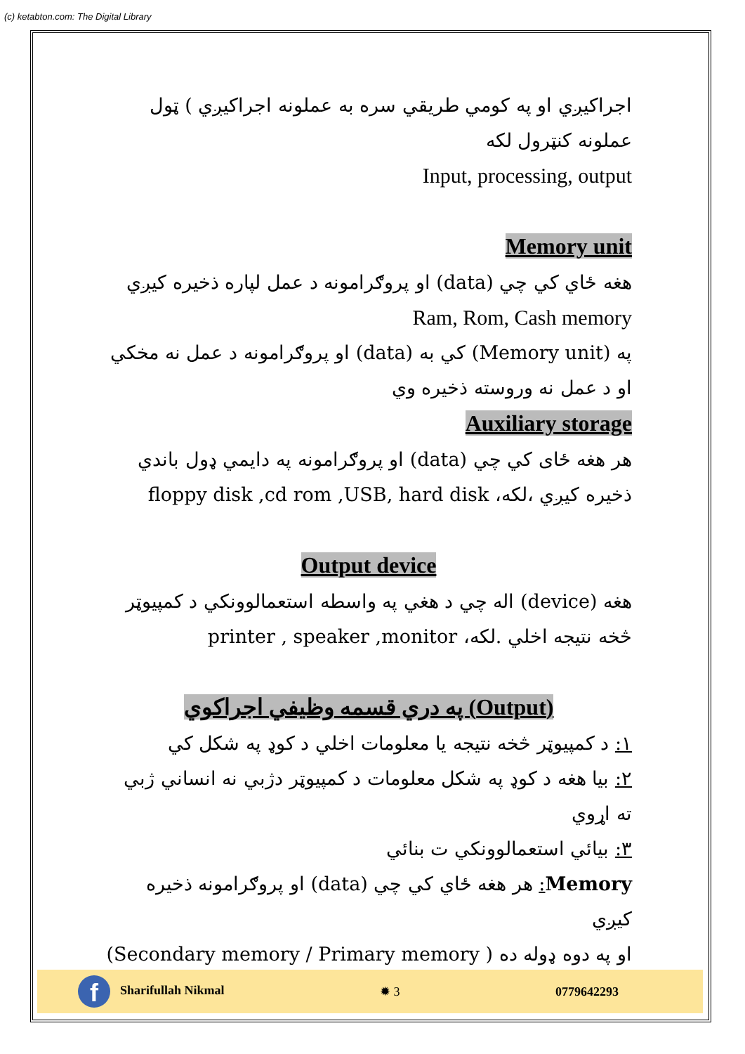(c) ketabton.com: The Digital Library
اجراکيږي او په کومي طريقي سره به عملونه اجراکيږي ) ټول عملونه کنټرول لکه
Input, processing, output
Memory unit
هغه ځاي کي چي (data) او پروګرامونه د عمل لپاره ذخيره کيږي
Ram, Rom, Cash memory
په (Memory unit) کي به (data) او پروګرامونه د عمل نه مخکي او د عمل نه وروسته ذخيره وي
Auxiliary storage
هر هغه ځای کي چي (data) او پروګرامونه په دايمي ډول باندي ذخيره کيږي ،لکه، floppy disk ,cd rom ,USB, hard disk
Output device
هغه (device) اله چي د هغي په واسطه استعمالوونکي د کمپيوټر څخه نتيجه اخلي .لکه، printer , speaker ,monitor
(Output) په دري قسمه وظيفي اجراکوي
١: د کمپيوټر څخه نتيجه يا معلومات اخلي د کوډ په شکل کي
٢: بيا هغه د کوډ په شکل معلومات د کمپيوټر دژبي نه انساني ژبي ته اړوي
٣: بيائي استعمالوونکي ت بنائي
Memory: هر هغه ځاي کي چي (data) او پروګرامونه ذخيره کيږي
او په دوه ډوله ده ( Secondary memory / Primary memory)
f Sharifullah Nikmal ✹ 3 0779642293